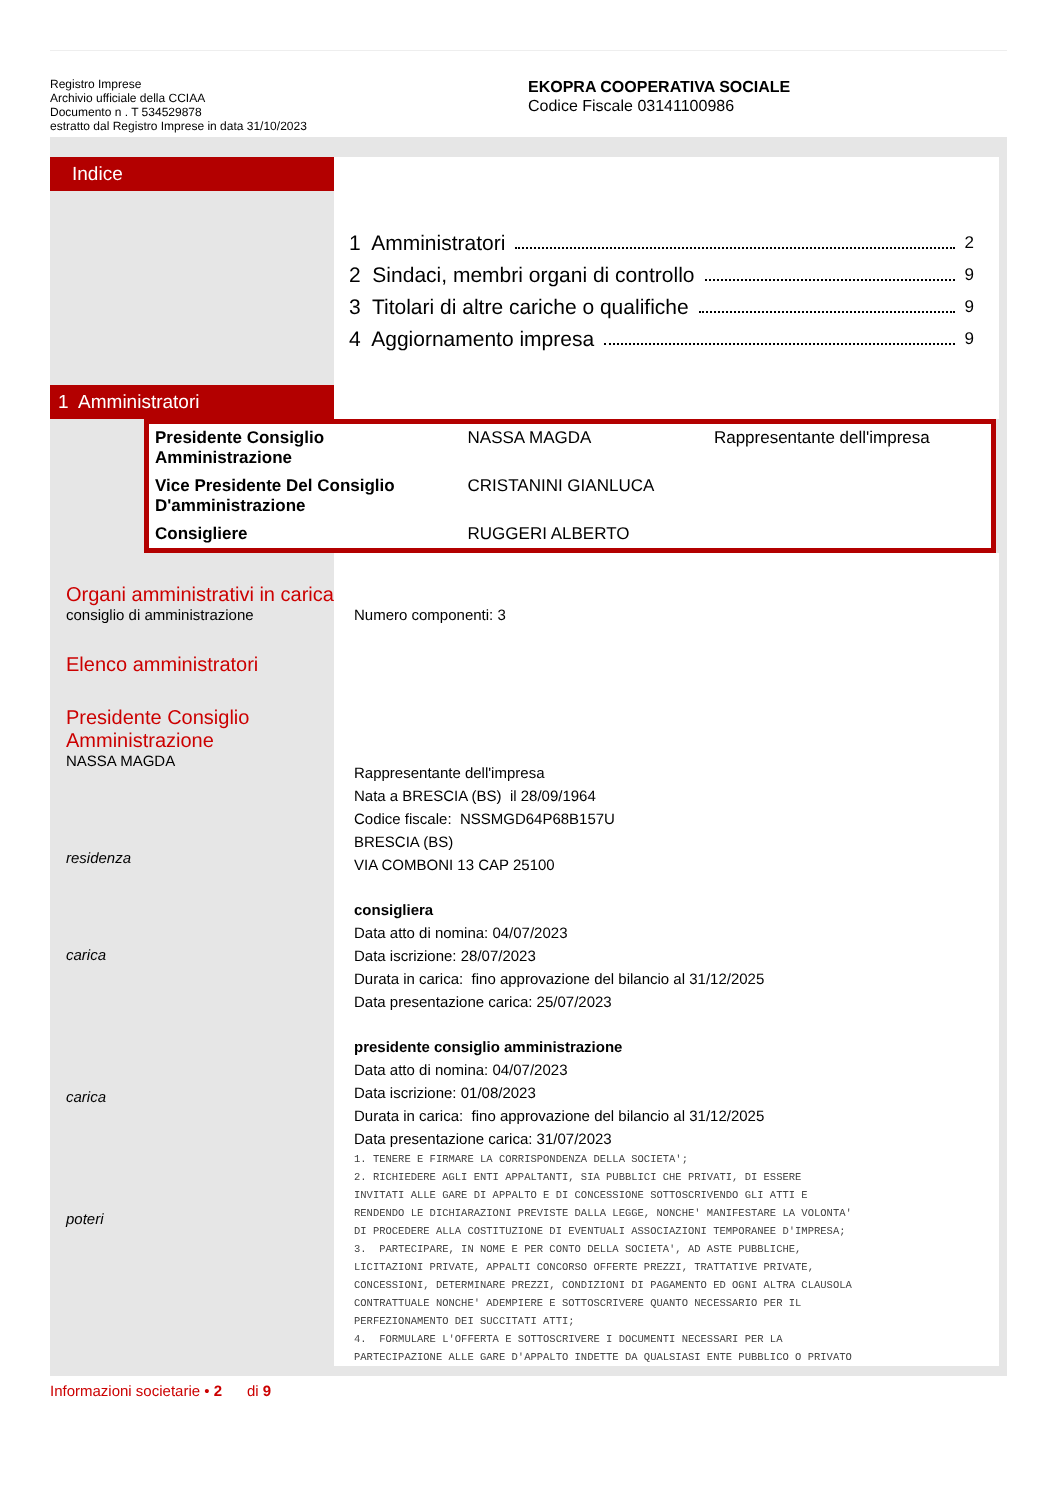Registro Imprese
Archivio ufficiale della CCIAA
Documento n . T 534529878
estratto dal Registro Imprese in data 31/10/2023
EKOPRA COOPERATIVA SOCIALE
Codice Fiscale 03141100986
Indice
1 Amministratori 2
2 Sindaci, membri organi di controllo 9
3 Titolari di altre cariche o qualifiche 9
4 Aggiornamento impresa 9
1 Amministratori
| Presidente Consiglio Amministrazione | NASSA MAGDA | Rappresentante dell'impresa |
| Vice Presidente Del Consiglio D'amministrazione | CRISTANINI GIANLUCA | |
| Consigliere | RUGGERI ALBERTO | |
Organi amministrativi in carica
consiglio di amministrazione
Elenco amministratori
Presidente Consiglio
Amministrazione
NASSA MAGDA
residenza
carica
carica
poteri
Numero componenti: 3
Rappresentante dell'impresa
Nata a BRESCIA (BS) il 28/09/1964
Codice fiscale: NSSMGD64P68B157U
BRESCIA (BS)
VIA COMBONI 13 CAP 25100
consigliera
Data atto di nomina: 04/07/2023
Data iscrizione: 28/07/2023
Durata in carica: fino approvazione del bilancio al 31/12/2025
Data presentazione carica: 25/07/2023
presidente consiglio amministrazione
Data atto di nomina: 04/07/2023
Data iscrizione: 01/08/2023
Durata in carica: fino approvazione del bilancio al 31/12/2025
Data presentazione carica: 31/07/2023
1. TENERE E FIRMARE LA CORRISPONDENZA DELLA SOCIETA';
2. RICHIEDERE AGLI ENTI APPALTANTI, SIA PUBBLICI CHE PRIVATI, DI ESSERE
INVITATI ALLE GARE DI APPALTO E DI CONCESSIONE SOTTOSCRIVENDO GLI ATTI E
RENDENDO LE DICHIARAZIONI PREVISTE DALLA LEGGE, NONCHE' MANIFESTARE LA VOLONTA'
DI PROCEDERE ALLA COSTITUZIONE DI EVENTUALI ASSOCIAZIONI TEMPORANEE D'IMPRESA;
3. PARTECIPARE, IN NOME E PER CONTO DELLA SOCIETA', AD ASTE PUBBLICHE,
LICITAZIONI PRIVATE, APPALTI CONCORSO OFFERTE PREZZI, TRATTATIVE PRIVATE,
CONCESSIONI, DETERMINARE PREZZI, CONDIZIONI DI PAGAMENTO ED OGNI ALTRA CLAUSOLA
CONTRATTUALE NONCHE' ADEMPIERE E SOTTOSCRIVERE QUANTO NECESSARIO PER IL
PERFEZIONAMENTO DEI SUCCITATI ATTI;
4. FORMULARE L'OFFERTA E SOTTOSCRIVERE I DOCUMENTI NECESSARI PER LA
PARTECIPAZIONE ALLE GARE D'APPALTO INDETTE DA QUALSIASI ENTE PUBBLICO O PRIVATO
Informazioni societarie • 2 di 9